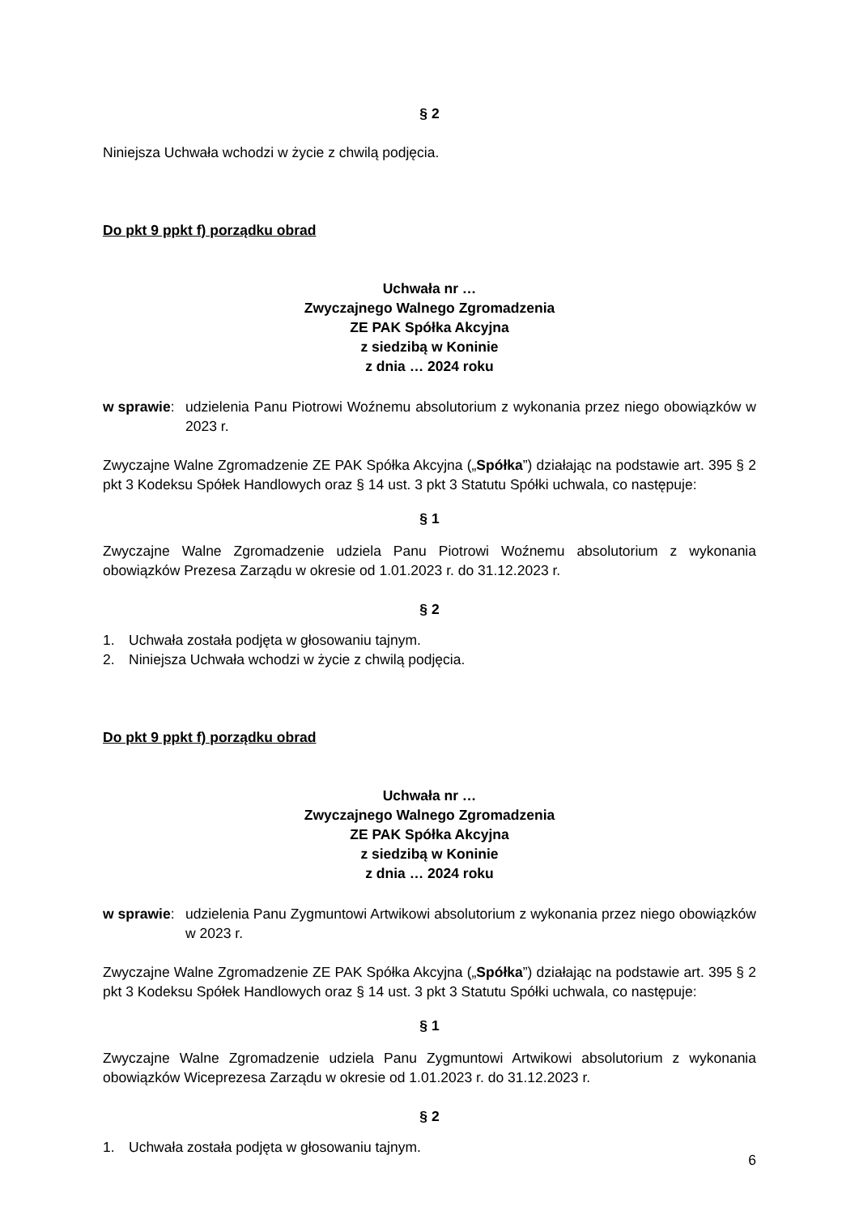§ 2
Niniejsza Uchwała wchodzi w życie z chwilą podjęcia.
Do pkt 9 ppkt f) porządku obrad
Uchwała nr …
Zwyczajnego Walnego Zgromadzenia
ZE PAK Spółka Akcyjna
z siedzibą w Koninie
z dnia … 2024 roku
w sprawie: udzielenia Panu Piotrowi Woźnemu absolutorium z wykonania przez niego obowiązków w 2023 r.
Zwyczajne Walne Zgromadzenie ZE PAK Spółka Akcyjna („Spółka”) działając na podstawie art. 395 § 2 pkt 3 Kodeksu Spółek Handlowych oraz § 14 ust. 3 pkt 3 Statutu Spółki uchwala, co następuje:
§ 1
Zwyczajne Walne Zgromadzenie udziela Panu Piotrowi Woźnemu absolutorium z wykonania obowiązków Prezesa Zarządu w okresie od 1.01.2023 r. do 31.12.2023 r.
§ 2
1. Uchwała została podjęta w głosowaniu tajnym.
2. Niniejsza Uchwała wchodzi w życie z chwilą podjęcia.
Do pkt 9 ppkt f) porządku obrad
Uchwała nr …
Zwyczajnego Walnego Zgromadzenia
ZE PAK Spółka Akcyjna
z siedzibą w Koninie
z dnia … 2024 roku
w sprawie: udzielenia Panu Zygmuntowi Artwikowi absolutorium z wykonania przez niego obowiązków w 2023 r.
Zwyczajne Walne Zgromadzenie ZE PAK Spółka Akcyjna („Spółka”) działając na podstawie art. 395 § 2 pkt 3 Kodeksu Spółek Handlowych oraz § 14 ust. 3 pkt 3 Statutu Spółki uchwala, co następuje:
§ 1
Zwyczajne Walne Zgromadzenie udziela Panu Zygmuntowi Artwikowi absolutorium z wykonania obowiązków Wiceprezesa Zarządu w okresie od 1.01.2023 r. do 31.12.2023 r.
§ 2
1. Uchwała została podjęta w głosowaniu tajnym.
6